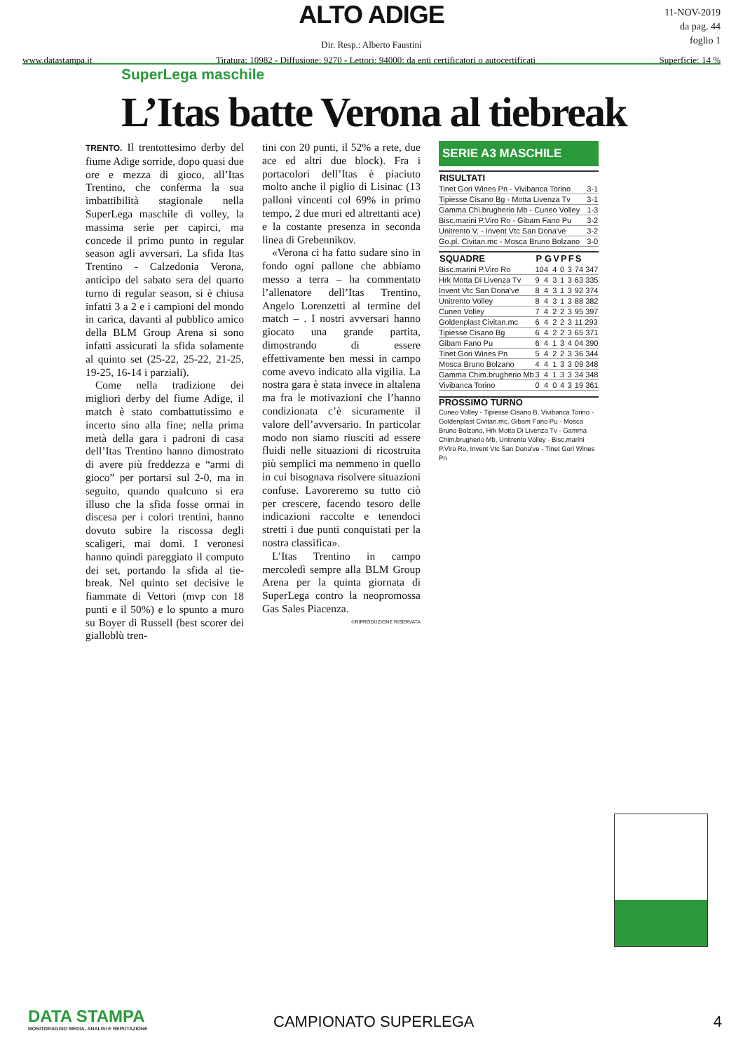ALTO ADIGE
Dir. Resp.: Alberto Faustini
www.datastampa.it Tiratura: 10982 - Diffusione: 9270 - Lettori: 94000: da enti certificatori o autocertificati Superficie: 14 %
11-NOV-2019
da pag. 44
foglio 1
SuperLega maschile
L’Itas batte Verona al tiebreak
TRENTO. Il trentottesimo derby del fiume Adige sorride, dopo quasi due ore e mezza di gioco, all’Itas Trentino, che conferma la sua imbattibilità stagionale nella SuperLega maschile di volley, la massima serie per capirci, ma concede il primo punto in regular season agli avversari. La sfida Itas Trentino - Calzedonia Verona, anticipo del sabato sera del quarto turno di regular season, si è chiusa infatti 3 a 2 e i campioni del mondo in carica, davanti al pubblico amico della BLM Group Arena si sono infatti assicurati la sfida solamente al quinto set (25-22, 25-22, 21-25, 19-25, 16-14 i parziali).
Come nella tradizione dei migliori derby del fiume Adige, il match è stato combattutissimo e incerto sino alla fine; nella prima metà della gara i padroni di casa dell’Itas Trentino hanno dimostrato di avere più freddezza e “armi di gioco” per portarsi sul 2-0, ma in seguito, quando qualcuno si era illuso che la sfida fosse ormai in discesa per i colori trentini, hanno dovuto subire la riscossa degli scaligeri, mai domi. I veronesi hanno quindi pareggiato il computo dei set, portando la sfida al tie-break. Nel quinto set decisive le fiammate di Vettori (mvp con 18 punti e il 50%) e lo spunto a muro su Boyer di Russell (best scorer dei gialloblù tren-
tini con 20 punti, il 52% a rete, due ace ed altri due block). Fra i portacolori dell’Itas è piaciuto molto anche il piglio di Lisinac (13 palloni vincenti col 69% in primo tempo, 2 due muri ed altrettanti ace) e la costante presenza in seconda linea di Grebennikov.
«Verona ci ha fatto sudare sino in fondo ogni pallone che abbiamo messo a terra – ha commentato l’allenatore dell’Itas Trentino, Angelo Lorenzetti al termine del match – . I nostri avversari hanno giocato una grande partita, dimostrando di essere effettivamente ben messi in campo come avevo indicato alla vigilia. La nostra gara è stata invece in altalena ma fra le motivazioni che l’hanno condizionata c’è sicuramente il valore dell’avversario. In particolar modo non siamo riusciti ad essere fluidi nelle situazioni di ricostruita più semplici ma nemmeno in quello in cui bisognava risolvere situazioni confuse. Lavoreremo su tutto ciò per crescere, facendo tesoro delle indicazioni raccolte e tenendoci stretti i due punti conquistati per la nostra classifica».
L’Itas Trentino in campo mercoledì sempre alla BLM Group Arena per la quinta giornata di SuperLega contro la neopromossa Gas Sales Piacenza.
©RIPRODUZIONE RISERVATA
SERIE A3 MASCHILE
| RISULTATI | |
| --- | --- |
| Tinet Gori Wines Pn - Vivibanca Torino | 3-1 |
| Tipiesse Cisano Bg - Motta Livenza Tv | 3-1 |
| Gamma Chi.brugherio Mb - Cuneo Volley | 1-3 |
| Bisc.marini P.Viro Ro - Gibam Fano Pu | 3-2 |
| Unitrento V. - Invent Vtc San Dona've | 3-2 |
| Go.pl. Civitan.mc - Mosca Bruno Bolzano | 3-0 |
| SQUADRE | P | G | V | P | F | S |
| --- | --- | --- | --- | --- | --- | --- |
| Bisc.marini P.Viro Ro | 10 | 4 | 4 | 0 | 3 | 74 347 |
| Hrk Motta Di Livenza Tv | 9 | 4 | 3 | 1 | 3 | 63 335 |
| Invent Vtc San Dona've | 8 | 4 | 3 | 1 | 3 | 92 374 |
| Unitrento Volley | 8 | 4 | 3 | 1 | 3 | 88 382 |
| Cuneo Volley | 7 | 4 | 2 | 2 | 3 | 95 397 |
| Goldenplast Civitan.mc | 6 | 4 | 2 | 2 | 3 | 11 293 |
| Tipiesse Cisano Bg | 6 | 4 | 2 | 2 | 3 | 65 371 |
| Gibam Fano Pu | 6 | 4 | 1 | 3 | 4 | 04 390 |
| Tinet Gori Wines Pn | 5 | 4 | 2 | 2 | 3 | 36 344 |
| Mosca Bruno Bolzano | 4 | 4 | 1 | 3 | 3 | 09 348 |
| Gamma Chim.brugherio Mb | 3 | 4 | 1 | 3 | 3 | 34 348 |
| Vivibanca Torino | 0 | 4 | 0 | 4 | 3 | 19 361 |
PROSSIMO TURNO
Cuneo Volley - Tipiesse Cisano B, Vivibanca Torino - Goldenplast Civitan.mc, Gibam Fano Pu - Mosca Bruno Bolzano, Hrk Motta Di Livenza Tv - Gamma Chim.brugherio Mb, Unitrento Volley - Bisc.marini P.Viro Ro, Invent Vtc San Dona've - Tinet Gori Wines Pn
DATA STAMPA
MONITORAGGIO MEDIA, ANALISI E REPUTAZIONE
CAMPIONATO SUPERLEGA 4